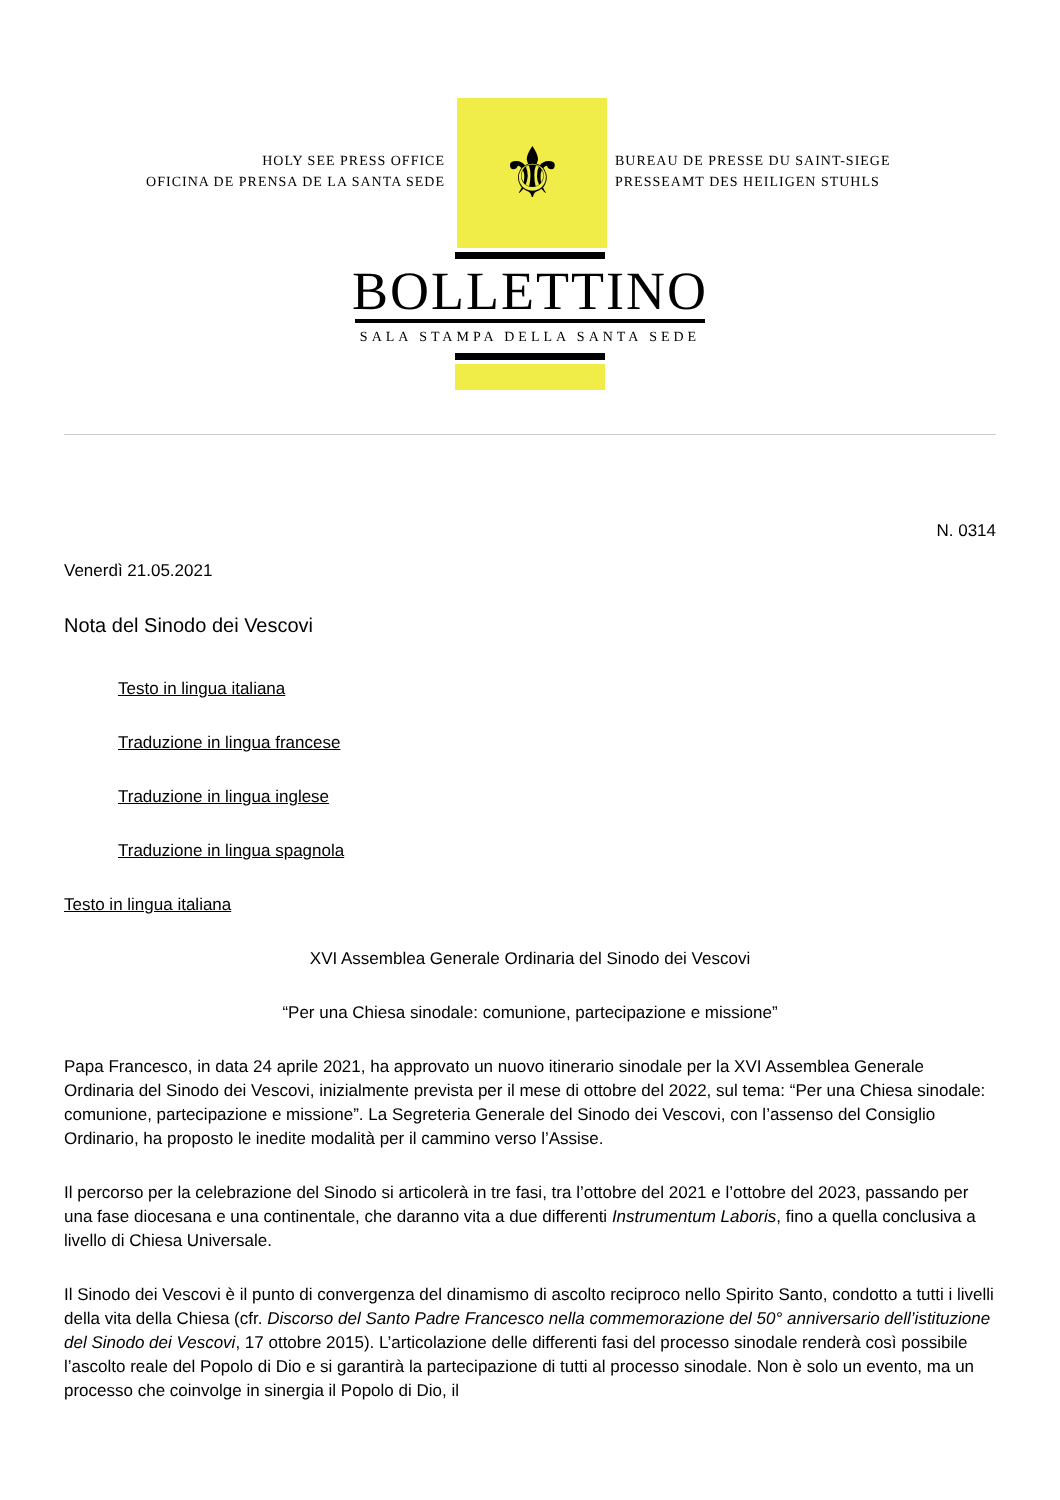HOLY SEE PRESS OFFICE
OFICINA DE PRENSA DE LA SANTA SEDE
⚜
BUREAU DE PRESSE DU SAINT-SIEGE
PRESSEAMT DES HEILIGEN STUHLS
BOLLETTINO
SALA STAMPA DELLA SANTA SEDE
N. 0314
Venerdì 21.05.2021
Nota del Sinodo dei Vescovi
Testo in lingua italiana
Traduzione in lingua francese
Traduzione in lingua inglese
Traduzione in lingua spagnola
Testo in lingua italiana
XVI Assemblea Generale Ordinaria del Sinodo dei Vescovi
“Per una Chiesa sinodale: comunione, partecipazione e missione”
Papa Francesco, in data 24 aprile 2021, ha approvato un nuovo itinerario sinodale per la XVI Assemblea Generale Ordinaria del Sinodo dei Vescovi, inizialmente prevista per il mese di ottobre del 2022, sul tema: “Per una Chiesa sinodale: comunione, partecipazione e missione”. La Segreteria Generale del Sinodo dei Vescovi, con l’assenso del Consiglio Ordinario, ha proposto le inedite modalità per il cammino verso l’Assise.
Il percorso per la celebrazione del Sinodo si articolerà in tre fasi, tra l’ottobre del 2021 e l’ottobre del 2023, passando per una fase diocesana e una continentale, che daranno vita a due differenti Instrumentum Laboris, fino a quella conclusiva a livello di Chiesa Universale.
Il Sinodo dei Vescovi è il punto di convergenza del dinamismo di ascolto reciproco nello Spirito Santo, condotto a tutti i livelli della vita della Chiesa (cfr. Discorso del Santo Padre Francesco nella commemorazione del 50° anniversario dell’istituzione del Sinodo dei Vescovi, 17 ottobre 2015). L’articolazione delle differenti fasi del processo sinodale renderà così possibile l’ascolto reale del Popolo di Dio e si garantirà la partecipazione di tutti al processo sinodale. Non è solo un evento, ma un processo che coinvolge in sinergia il Popolo di Dio, il